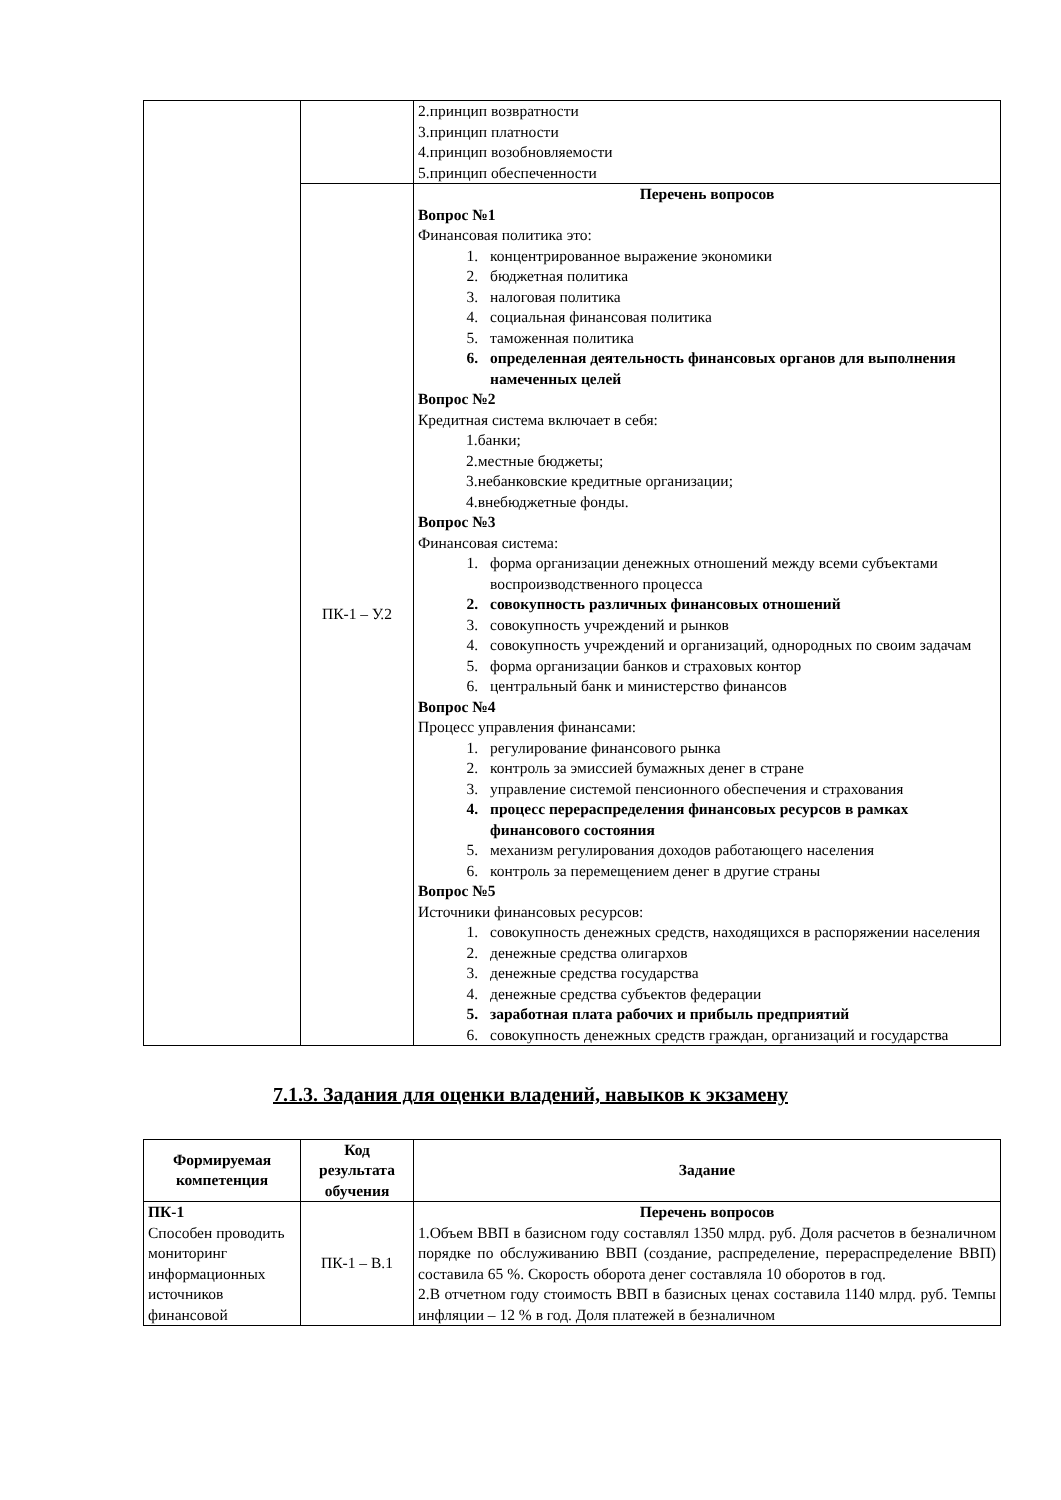| | | 2.принцип возвратности 3.принцип платности 4.принцип возобновляемости 5.принцип обеспеченности |
| | ПК-1 – У.2 | Перечень вопросов Вопрос №1 Финансовая политика это: 1. концентрированное выражение экономики 2. бюджетная политика 3. налоговая политика 4. социальная финансовая политика 5. таможенная политика 6. определенная деятельность финансовых органов для выполнения намеченных целей Вопрос №2 Кредитная система включает в себя: 1.банки; 2.местные бюджеты; 3.небанковские кредитные организации; 4.внебюджетные фонды. Вопрос №3 Финансовая система: 1. форма организации денежных отношений между всеми субъектами воспроизводственного процесса 2. совокупность различных финансовых отношений 3. совокупность учреждений и рынков 4. совокупность учреждений и организаций, однородных по своим задачам 5. форма организации банков и страховых контор 6. центральный банк и министерство финансов Вопрос №4 Процесс управления финансами: 1. регулирование финансового рынка 2. контроль за эмиссией бумажных денег в стране 3. управление системой пенсионного обеспечения и страхования 4. процесс перераспределения финансовых ресурсов в рамках финансового состояния 5. механизм регулирования доходов работающего населения 6. контроль за перемещением денег в другие страны Вопрос №5 Источники финансовых ресурсов: 1. совокупность денежных средств, находящихся в распоряжении населения 2. денежные средства олигархов 3. денежные средства государства 4. денежные средства субъектов федерации 5. заработная плата рабочих и прибыль предприятий 6. совокупность денежных средств граждан, организаций и государства |
7.1.3. Задания для оценки владений, навыков к экзамену
| Формируемая компетенция | Код результата обучения | Задание |
| --- | --- | --- |
| ПК-1 Способен проводить мониторинг информационных источников финансовой | ПК-1 – В.1 | Перечень вопросов 1.Объем ВВП в базисном году составлял 1350 млрд. руб. Доля расчетов в безналичном порядке по обслуживанию ВВП (создание, распределение, перераспределение ВВП) составила 65 %. Скорость оборота денег составляла 10 оборотов в год. 2.В отчетном году стоимость ВВП в базисных ценах составила 1140 млрд. руб. Темпы инфляции – 12 % в год. Доля платежей в безналичном |